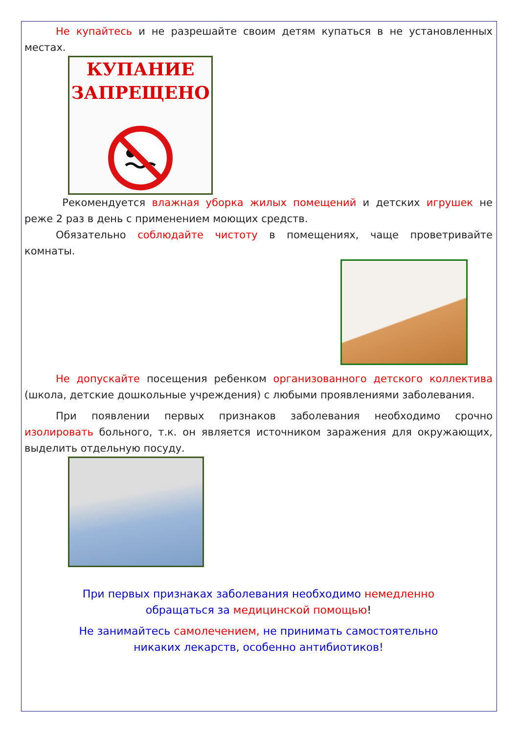Не купайтесь и не разрешайте своим детям купаться в не установленных местах.
КУПАНИЕ
ЗАПРЕЩЕНО
Рекомендуется влажная уборка жилых помещений и детских игрушек не реже 2 раз в день с применением моющих средств.
Обязательно соблюдайте чистоту в помещениях, чаще проветривайте комнаты.
Не допускайте посещения ребенком организованного детского коллектива (школа, детские дошкольные учреждения) с любыми проявлениями заболевания.
При появлении первых признаков заболевания необходимо срочно изолировать больного, т.к. он является источником заражения для окружающих, выделить отдельную посуду.
При первых признаках заболевания необходимо немедленно
обращаться за медицинской помощью!
Не занимайтесь самолечением, не принимать самостоятельно
никаких лекарств, особенно антибиотиков!